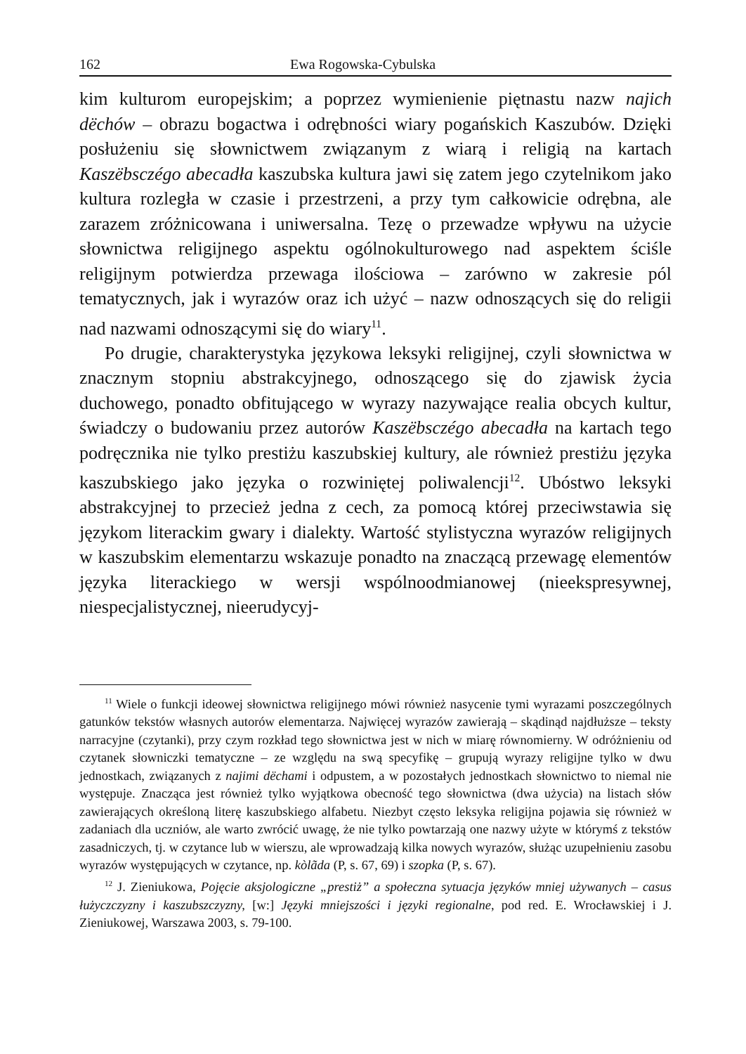162 Ewa Rogowska-Cybulska
kim kulturom europejskim; a poprzez wymienienie piętnastu nazw najich dëchów – obrazu bogactwa i odrębności wiary pogańskich Kaszubów. Dzięki posłużeniu się słownictwem związanym z wiarą i religią na kartach Kaszëbsczégo abecadła kaszubska kultura jawi się zatem jego czytelnikom jako kultura rozległa w czasie i przestrzeni, a przy tym całkowicie odrębna, ale zarazem zróżnicowana i uniwersalna. Tezę o przewadze wpływu na użycie słownictwa religijnego aspektu ogólnokulturowego nad aspektem ściśle religijnym potwierdza przewaga ilościowa – zarówno w zakresie pól tematycznych, jak i wyrazów oraz ich użyć – nazw odnoszących się do religii nad nazwami odnoszącymi się do wiary<sup>11</sup>.
Po drugie, charakterystyka językowa leksyki religijnej, czyli słownictwa w znacznym stopniu abstrakcyjnego, odnoszącego się do zjawisk życia duchowego, ponadto obfitującego w wyrazy nazywające realia obcych kultur, świadczy o budowaniu przez autorów Kaszëbsczégo abecadła na kartach tego podręcznika nie tylko prestiżu kaszubskiej kultury, ale również prestiżu języka kaszubskiego jako języka o rozwiniętej poliwalencji<sup>12</sup>. Ubóstwo leksyki abstrakcyjnej to przecież jedna z cech, za pomocą której przeciwstawia się językom literackim gwary i dialekty. Wartość stylistyczna wyrazów religijnych w kaszubskim elementarzu wskazuje ponadto na znaczącą przewagę elementów języka literackiego w wersji wspólnoodmianowej (nieekspresywnej, niespecjalistycznej, nieerudycyj-
<sup>11</sup> Wiele o funkcji ideowej słownictwa religijnego mówi również nasycenie tymi wyrazami poszczególnych gatunków tekstów własnych autorów elementarza. Najwięcej wyrazów zawierają – skądinąd najdłuższe – teksty narracyjne (czytanki), przy czym rozkład tego słownictwa jest w nich w miarę równomierny. W odróżnieniu od czytanek słowniczki tematyczne – ze względu na swą specyfikę – grupują wyrazy religijne tylko w dwu jednostkach, związanych z najimi dëchami i odpustem, a w pozostałych jednostkach słownictwo to niemal nie występuje. Znacząca jest również tylko wyjątkowa obecność tego słownictwa (dwa użycia) na listach słów zawierających określoną literę kaszubskiego alfabetu. Niezbyt często leksyka religijna pojawia się również w zadaniach dla uczniów, ale warto zwrócić uwagę, że nie tylko powtarzają one nazwy użyte w którymś z tekstów zasadniczych, tj. w czytance lub w wierszu, ale wprowadzają kilka nowych wyrazów, służąc uzupełnieniu zasobu wyrazów występujących w czytance, np. kòlãda (P, s. 67, 69) i szopka (P, s. 67).
<sup>12</sup> J. Zieniukowa, Pojęcie aksjologiczne „prestiż” a społeczna sytuacja języków mniej używanych – casus łużyczczyzny i kaszubszczyzny, [w:] Języki mniejszości i języki regionalne, pod red. E. Wrocławskiej i J. Zieniukowej, Warszawa 2003, s. 79-100.